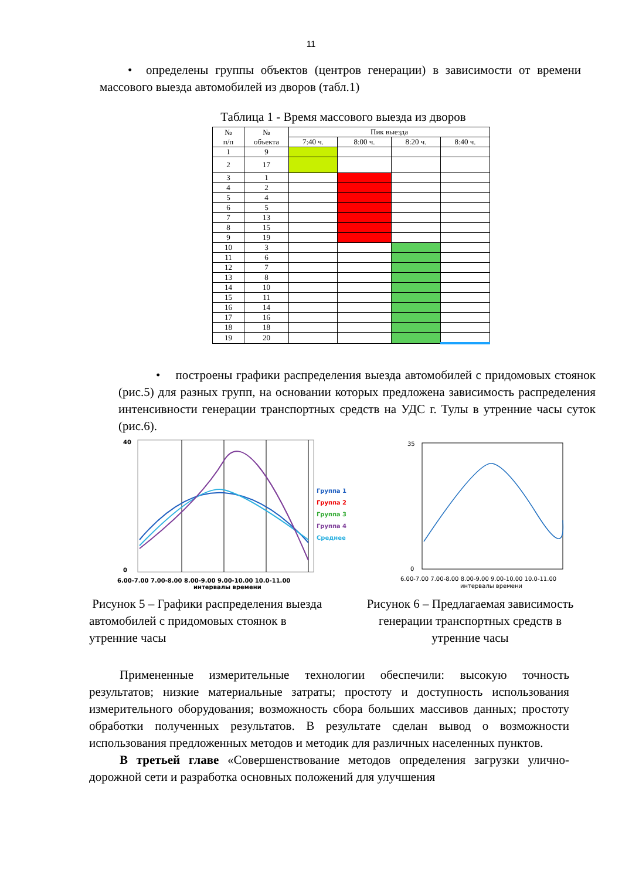11
• определены группы объектов (центров генерации) в зависимости от времени массового выезда автомобилей из дворов (табл.1)
Таблица 1 - Время массового выезда из дворов
| № п/п | № объекта | Пик выезда | | | |
| --- | --- | --- | --- | --- | --- |
| | | 7:40 ч. | 8:00 ч. | 8:20 ч. | 8:40 ч. |
| 1 | 9 | | | | |
| 2 | 17 | | | | |
| 3 | 1 | | | | |
| 4 | 2 | | | | |
| 5 | 4 | | | | |
| 6 | 5 | | | | |
| 7 | 13 | | | | |
| 8 | 15 | | | | |
| 9 | 19 | | | | |
| 10 | 3 | | | | |
| 11 | 6 | | | | |
| 12 | 7 | | | | |
| 13 | 8 | | | | |
| 14 | 10 | | | | |
| 15 | 11 | | | | |
| 16 | 14 | | | | |
| 17 | 16 | | | | |
| 18 | 18 | | | | |
| 19 | 20 | | | | |
• построены графики распределения выезда автомобилей с придомовых стоянок (рис.5) для разных групп, на основании которых предложена зависимость распределения интенсивности генерации транспортных средств на УДС г. Тулы в утренние часы суток (рис.6).
40
0
Группа 1
Группа 2
Группа 3
Группа 4
Среднее
6.00-7.00 7.00-8.00 8.00-9.00 9.00-10.00 10.0-11.00
интервалы времени
35
0
6.00-7.00 7.00-8.00 8.00-9.00 9.00-10.00 10.0-11.00
интервалы времени
Рисунок 5 – Графики распределения выезда автомобилей с придомовых стоянок в утренние часы
Рисунок 6 – Предлагаемая зависимость генерации транспортных средств в утренние часы
Примененные измерительные технологии обеспечили: высокую точность результатов; низкие материальные затраты; простоту и доступность использования измерительного оборудования; возможность сбора больших массивов данных; простоту обработки полученных результатов. В результате сделан вывод о возможности использования предложенных методов и методик для различных населенных пунктов.
В третьей главе «Совершенствование методов определения загрузки улично-дорожной сети и разработка основных положений для улучшения